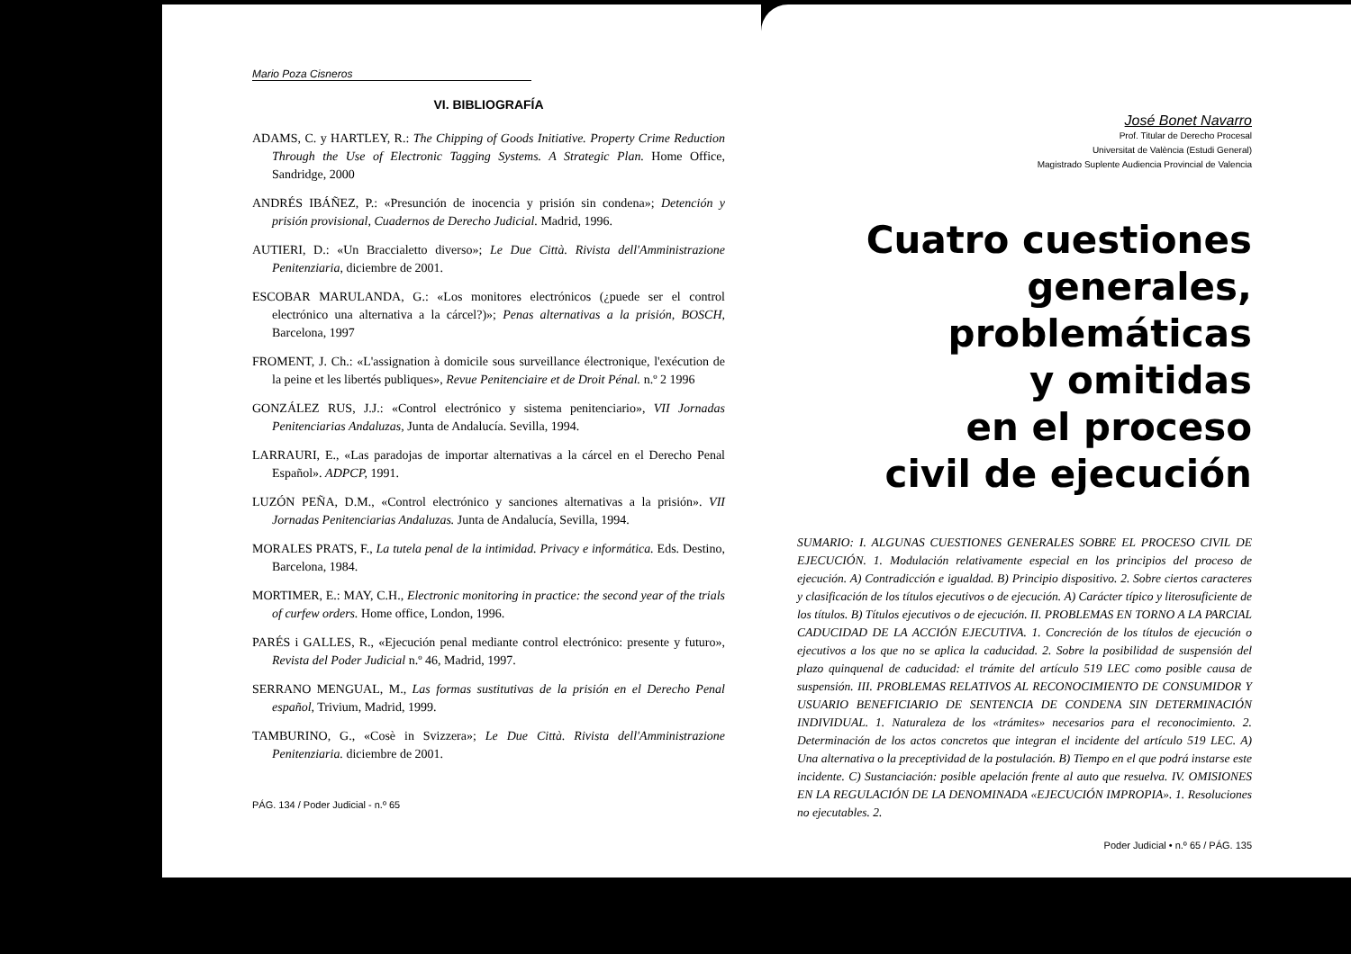Mario Poza Cisneros
VI. BIBLIOGRAFÍA
ADAMS, C. y HARTLEY, R.: The Chipping of Goods Initiative. Property Crime Reduction Through the Use of Electronic Tagging Systems. A Strategic Plan. Home Office, Sandridge, 2000
ANDRÉS IBÁÑEZ, P.: «Presunción de inocencia y prisión sin condena»; Detención y prisión provisional, Cuadernos de Derecho Judicial. Madrid, 1996.
AUTIERI, D.: «Un Braccialetto diverso»; Le Due Città. Rivista dell'Amministrazione Penitenziaria, diciembre de 2001.
ESCOBAR MARULANDA, G.: «Los monitores electrónicos (¿puede ser el control electrónico una alternativa a la cárcel?)»; Penas alternativas a la prisión, BOSCH, Barcelona, 1997
FROMENT, J. Ch.: «L'assignation à domicile sous surveillance électronique, l'exécution de la peine et les libertés publiques», Revue Penitenciaire et de Droit Pénal. n.º 2 1996
GONZÁLEZ RUS, J.J.: «Control electrónico y sistema penitenciario», VII Jornadas Penitenciarias Andaluzas, Junta de Andalucía. Sevilla, 1994.
LARRAURI, E., «Las paradojas de importar alternativas a la cárcel en el Derecho Penal Español». ADPCP, 1991.
LUZÓN PEÑA, D.M., «Control electrónico y sanciones alternativas a la prisión». VII Jornadas Penitenciarias Andaluzas. Junta de Andalucía, Sevilla, 1994.
MORALES PRATS, F., La tutela penal de la intimidad. Privacy e informática. Eds. Destino, Barcelona, 1984.
MORTIMER, E.: MAY, C.H., Electronic monitoring in practice: the second year of the trials of curfew orders. Home office, London, 1996.
PARÉS i GALLES, R., «Ejecución penal mediante control electrónico: presente y futuro», Revista del Poder Judicial n.º 46, Madrid, 1997.
SERRANO MENGUAL, M., Las formas sustitutivas de la prisión en el Derecho Penal español, Trivium, Madrid, 1999.
TAMBURINO, G., «Cosè in Svizzera»; Le Due Città. Rivista dell'Amministrazione Penitenziaria. diciembre de 2001.
PÁG. 134 / Poder Judicial - n.º 65
José Bonet Navarro
Prof. Titular de Derecho Procesal
Universitat de València (Estudi General)
Magistrado Suplente Audiencia Provincial de Valencia
Cuatro cuestiones
generales,
problemáticas
y omitidas
en el proceso
civil de ejecución
SUMARIO: I. ALGUNAS CUESTIONES GENERALES SOBRE EL PROCESO CIVIL DE EJECUCIÓN. 1. Modulación relativamente especial en los principios del proceso de ejecución. A) Contradicción e igualdad. B) Principio dispositivo. 2. Sobre ciertos caracteres y clasificación de los títulos ejecutivos o de ejecución. A) Carácter típico y literosuficiente de los títulos. B) Títulos ejecutivos o de ejecución. II. PROBLEMAS EN TORNO A LA PARCIAL CADUCIDAD DE LA ACCIÓN EJECUTIVA. 1. Concreción de los títulos de ejecución o ejecutivos a los que no se aplica la caducidad. 2. Sobre la posibilidad de suspensión del plazo quinquenal de caducidad: el trámite del artículo 519 LEC como posible causa de suspensión. III. PROBLEMAS RELATIVOS AL RECONOCIMIENTO DE CONSUMIDOR Y USUARIO BENEFICIARIO DE SENTENCIA DE CONDENA SIN DETERMINACIÓN INDIVIDUAL. 1. Naturaleza de los «trámites» necesarios para el reconocimiento. 2. Determinación de los actos concretos que integran el incidente del artículo 519 LEC. A) Una alternativa o la preceptividad de la postulación. B) Tiempo en el que podrá instarse este incidente. C) Sustanciación: posible apelación frente al auto que resuelva. IV. OMISIONES EN LA REGULACIÓN DE LA DENOMINADA «EJECUCIÓN IMPROPIA». 1. Resoluciones no ejecutables. 2.
Poder Judicial • n.º 65 / PÁG. 135